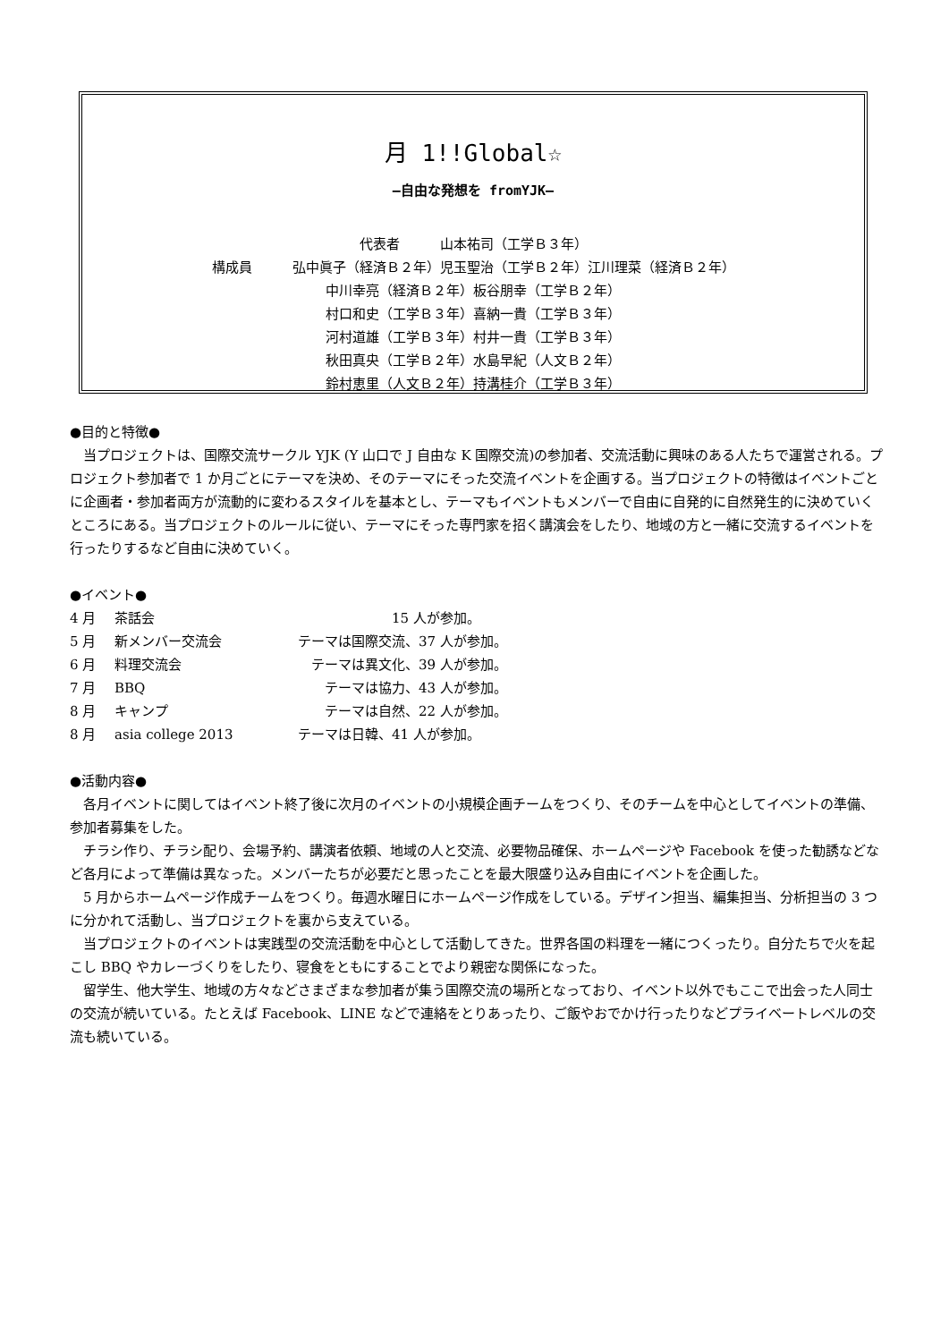月 1!!Global☆
―自由な発想を fromYJK―
代表者　　　山本祐司（工学Ｂ３年）
構成員　　　弘中眞子（経済Ｂ２年）児玉聖治（工学Ｂ２年）江川理菜（経済Ｂ２年）
中川幸亮（経済Ｂ２年）板谷朋幸（工学Ｂ２年）
村口和史（工学Ｂ３年）喜納一貴（工学Ｂ３年）
河村道雄（工学Ｂ３年）村井一貴（工学Ｂ３年）
秋田真央（工学Ｂ２年）水島早紀（人文Ｂ２年）
鈴村恵里（人文Ｂ２年）持溝桂介（工学Ｂ３年）
●目的と特徴●
　当プロジェクトは、国際交流サークル YJK (Y 山口で J 自由な K 国際交流)の参加者、交流活動に興味のある人たちで運営される。プロジェクト参加者で 1 か月ごとにテーマを決め、そのテーマにそった交流イベントを企画する。当プロジェクトの特徴はイベントごとに企画者・参加者両方が流動的に変わるスタイルを基本とし、テーマもイベントもメンバーで自由に自発的に自然発生的に決めていくところにある。当プロジェクトのルールに従い、テーマにそった専門家を招く講演会をしたり、地域の方と一緒に交流するイベントを行ったりするなど自由に決めていく。
●イベント●
4 月 茶話会　　　　　　　　15 人が参加。
5 月 新メンバー交流会　テーマは国際交流、37 人が参加。
6 月 料理交流会　　テーマは異文化、39 人が参加。
7 月 BBQ　　　テーマは協力、43 人が参加。
8 月 キャンプ　　　テーマは自然、22 人が参加。
8 月 asia college 2013　テーマは日韓、41 人が参加。
●活動内容●
　各月イベントに関してはイベント終了後に次月のイベントの小規模企画チームをつくり、そのチームを中心としてイベントの準備、参加者募集をした。
　チラシ作り、チラシ配り、会場予約、講演者依頼、地域の人と交流、必要物品確保、ホームページや Facebook を使った勧誘などなど各月によって準備は異なった。メンバーたちが必要だと思ったことを最大限盛り込み自由にイベントを企画した。
　5 月からホームページ作成チームをつくり。毎週水曜日にホームページ作成をしている。デザイン担当、編集担当、分析担当の 3 つに分かれて活動し、当プロジェクトを裏から支えている。
　当プロジェクトのイベントは実践型の交流活動を中心として活動してきた。世界各国の料理を一緒につくったり。自分たちで火を起こし BBQ やカレーづくりをしたり、寝食をともにすることでより親密な関係になった。
　留学生、他大学生、地域の方々などさまざまな参加者が集う国際交流の場所となっており、イベント以外でもここで出会った人同士の交流が続いている。たとえば Facebook、LINE などで連絡をとりあったり、ご飯やおでかけ行ったりなどプライベートレベルの交流も続いている。